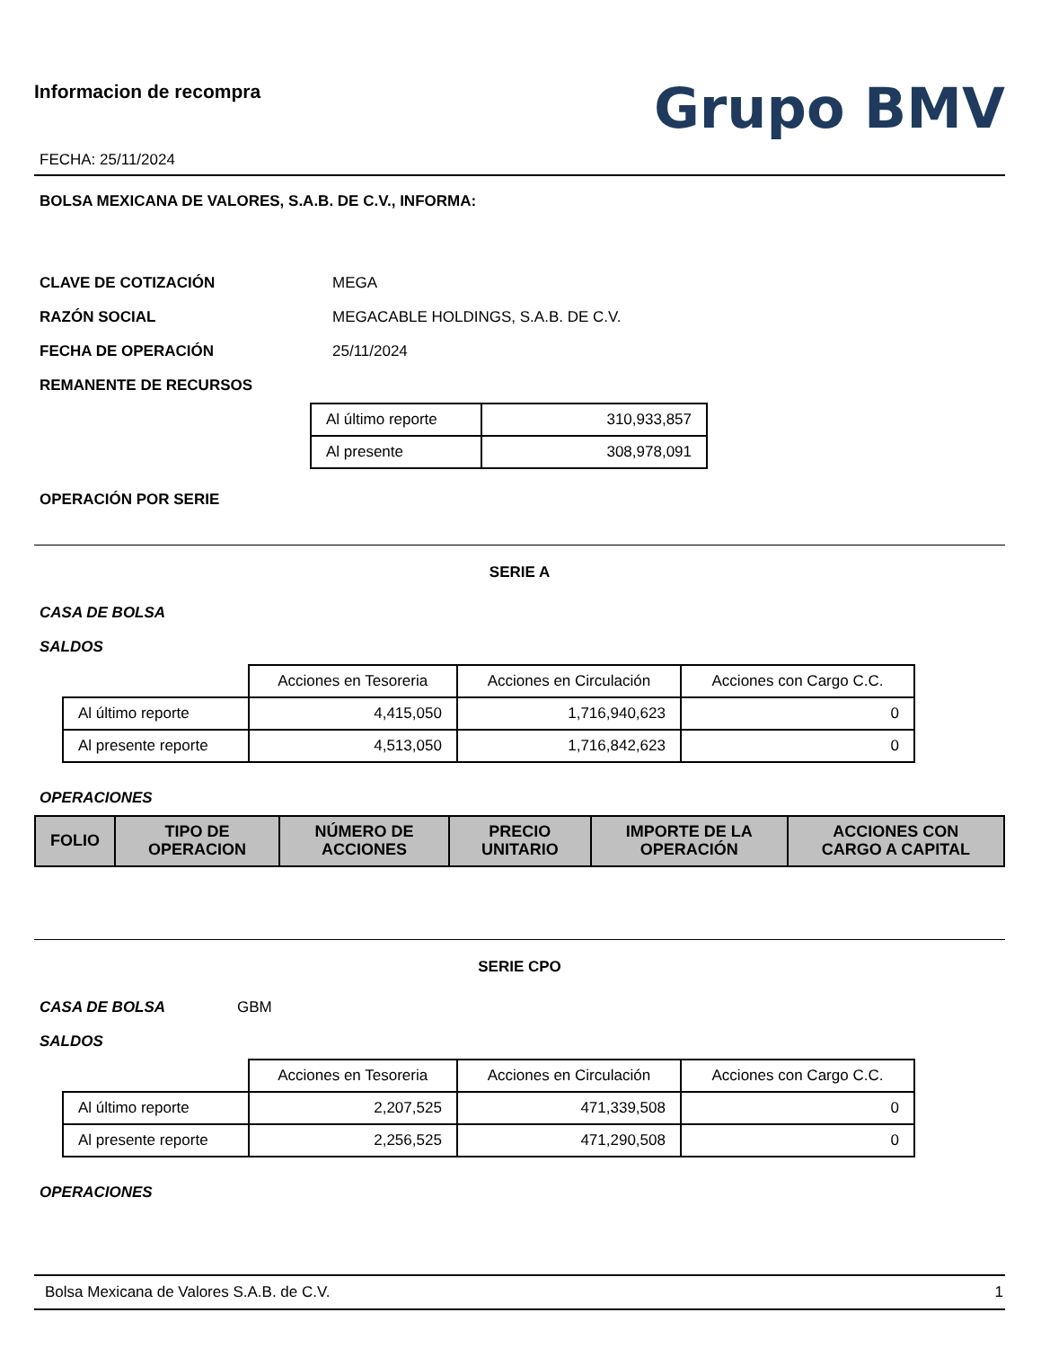Informacion de recompra
FECHA: 25/11/2024
Grupo BMV
BOLSA MEXICANA DE VALORES, S.A.B. DE C.V., INFORMA:
CLAVE DE COTIZACIÓN MEGA
RAZÓN SOCIAL MEGACABLE HOLDINGS, S.A.B. DE C.V.
FECHA DE OPERACIÓN 25/11/2024
REMANENTE DE RECURSOS
| Al último reporte | 310,933,857 |
| Al presente | 308,978,091 |
OPERACIÓN POR SERIE
SERIE A
CASA DE BOLSA
SALDOS
| | Acciones en Tesoreria | Acciones en Circulación | Acciones con Cargo C.C. |
| Al último reporte | 4,415,050 | 1,716,940,623 | 0 |
| Al presente reporte | 4,513,050 | 1,716,842,623 | 0 |
OPERACIONES
| FOLIO | TIPO DE OPERACION | NÚMERO DE ACCIONES | PRECIO UNITARIO | IMPORTE DE LA OPERACIÓN | ACCIONES CON CARGO A CAPITAL |
| --- | --- | --- | --- | --- | --- |
SERIE CPO
CASA DE BOLSA GBM
SALDOS
| | Acciones en Tesoreria | Acciones en Circulación | Acciones con Cargo C.C. |
| Al último reporte | 2,207,525 | 471,339,508 | 0 |
| Al presente reporte | 2,256,525 | 471,290,508 | 0 |
OPERACIONES
Bolsa Mexicana de Valores S.A.B. de C.V. 1